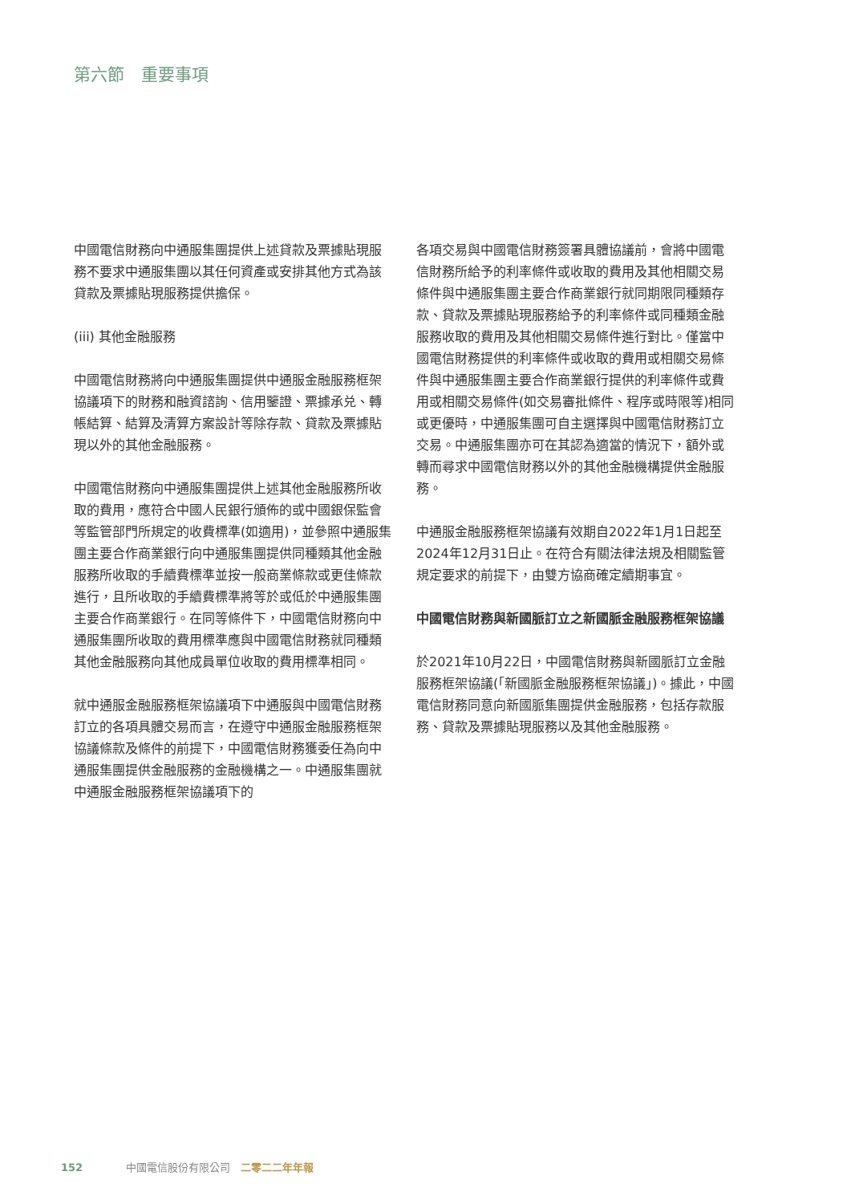第六節　重要事項
中國電信財務向中通服集團提供上述貸款及票據貼現服務不要求中通服集團以其任何資產或安排其他方式為該貸款及票據貼現服務提供擔保。
(iii) 其他金融服務
中國電信財務將向中通服集團提供中通服金融服務框架協議項下的財務和融資諮詢、信用鑒證、票據承兑、轉帳結算、結算及清算方案設計等除存款、貸款及票據貼現以外的其他金融服務。
中國電信財務向中通服集團提供上述其他金融服務所收取的費用，應符合中國人民銀行頒佈的或中國銀保監會等監管部門所規定的收費標準(如適用)，並參照中通服集團主要合作商業銀行向中通服集團提供同種類其他金融服務所收取的手續費標準並按一般商業條款或更佳條款進行，且所收取的手續費標準將等於或低於中通服集團主要合作商業銀行。在同等條件下，中國電信財務向中通服集團所收取的費用標準應與中國電信財務就同種類其他金融服務向其他成員單位收取的費用標準相同。
就中通服金融服務框架協議項下中通服與中國電信財務訂立的各項具體交易而言，在遵守中通服金融服務框架協議條款及條件的前提下，中國電信財務獲委任為向中通服集團提供金融服務的金融機構之一。中通服集團就中通服金融服務框架協議項下的
各項交易與中國電信財務簽署具體協議前，會將中國電信財務所給予的利率條件或收取的費用及其他相關交易條件與中通服集團主要合作商業銀行就同期限同種類存款、貸款及票據貼現服務給予的利率條件或同種類金融服務收取的費用及其他相關交易條件進行對比。僅當中國電信財務提供的利率條件或收取的費用或相關交易條件與中通服集團主要合作商業銀行提供的利率條件或費用或相關交易條件(如交易審批條件、程序或時限等)相同或更優時，中通服集團可自主選擇與中國電信財務訂立交易。中通服集團亦可在其認為適當的情況下，額外或轉而尋求中國電信財務以外的其他金融機構提供金融服務。
中通服金融服務框架協議有效期自2022年1月1日起至2024年12月31日止。在符合有關法律法規及相關監管規定要求的前提下，由雙方協商確定續期事宜。
中國電信財務與新國脈訂立之新國脈金融服務框架協議
於2021年10月22日，中國電信財務與新國脈訂立金融服務框架協議(「新國脈金融服務框架協議」)。據此，中國電信財務同意向新國脈集團提供金融服務，包括存款服務、貸款及票據貼現服務以及其他金融服務。
152 中國電信股份有限公司　二零二二年年報